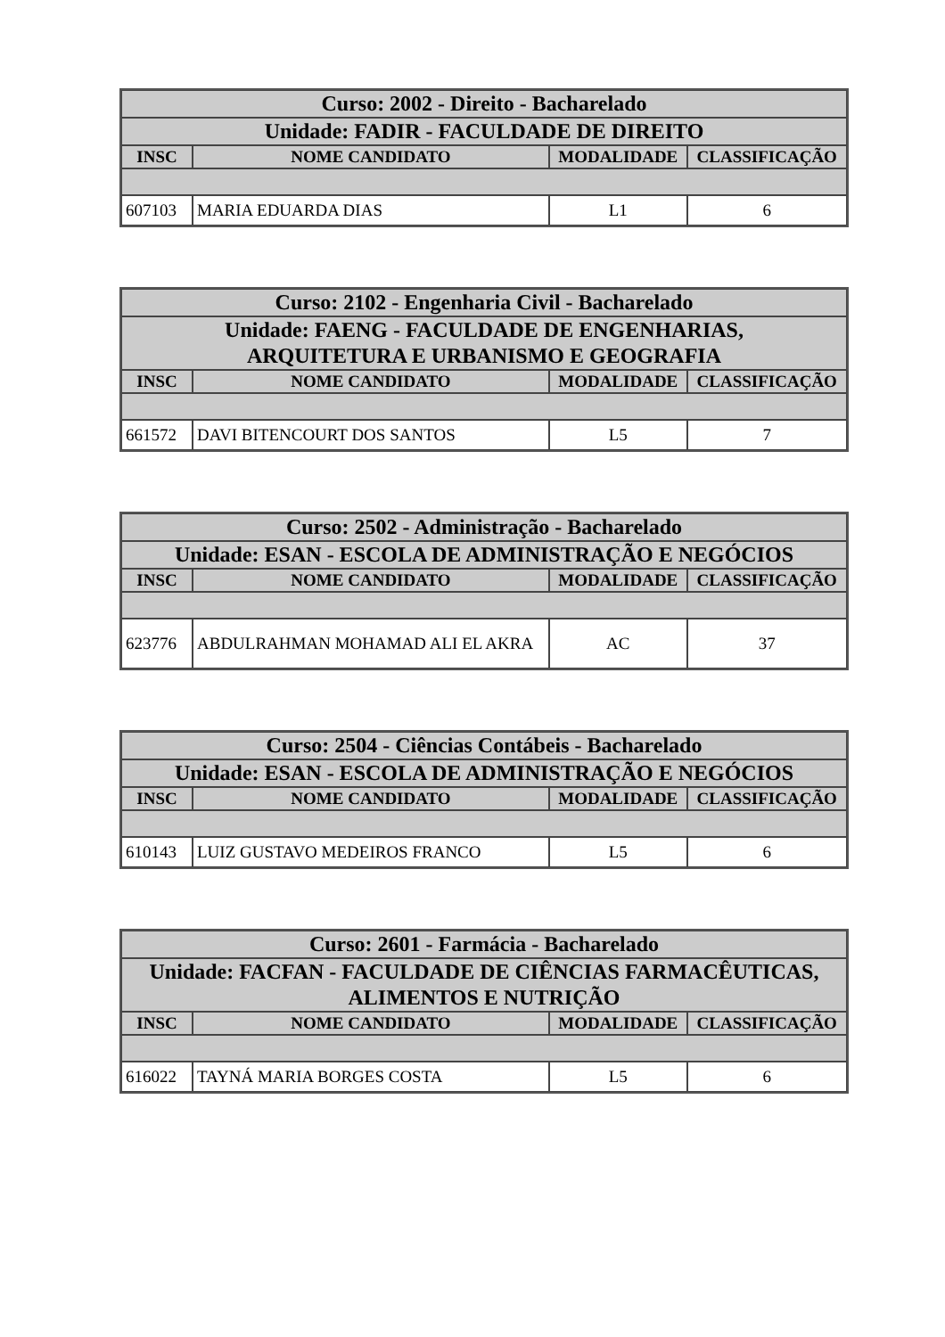| Curso: 2002 - Direito - Bacharelado | | | |
| --- | --- | --- | --- |
| Unidade: FADIR - FACULDADE DE DIREITO | | | |
| INSC | NOME CANDIDATO | MODALIDADE | CLASSIFICAÇÃO |
| 607103 | MARIA EDUARDA DIAS | L1 | 6 |
| Curso: 2102 - Engenharia Civil - Bacharelado | | | |
| --- | --- | --- | --- |
| Unidade: FAENG - FACULDADE DE ENGENHARIAS, ARQUITETURA E URBANISMO E GEOGRAFIA | | | |
| INSC | NOME CANDIDATO | MODALIDADE | CLASSIFICAÇÃO |
| 661572 | DAVI BITENCOURT DOS SANTOS | L5 | 7 |
| Curso: 2502 - Administração - Bacharelado | | | |
| --- | --- | --- | --- |
| Unidade: ESAN - ESCOLA DE ADMINISTRAÇÃO E NEGÓCIOS | | | |
| INSC | NOME CANDIDATO | MODALIDADE | CLASSIFICAÇÃO |
| 623776 | ABDULRAHMAN MOHAMAD ALI EL AKRA | AC | 37 |
| Curso: 2504 - Ciências Contábeis - Bacharelado | | | |
| --- | --- | --- | --- |
| Unidade: ESAN - ESCOLA DE ADMINISTRAÇÃO E NEGÓCIOS | | | |
| INSC | NOME CANDIDATO | MODALIDADE | CLASSIFICAÇÃO |
| 610143 | LUIZ GUSTAVO MEDEIROS FRANCO | L5 | 6 |
| Curso: 2601 - Farmácia - Bacharelado | | | |
| --- | --- | --- | --- |
| Unidade: FACFAN - FACULDADE DE CIÊNCIAS FARMACÊUTICAS, ALIMENTOS E NUTRIÇÃO | | | |
| INSC | NOME CANDIDATO | MODALIDADE | CLASSIFICAÇÃO |
| 616022 | TAYNÁ MARIA BORGES COSTA | L5 | 6 |